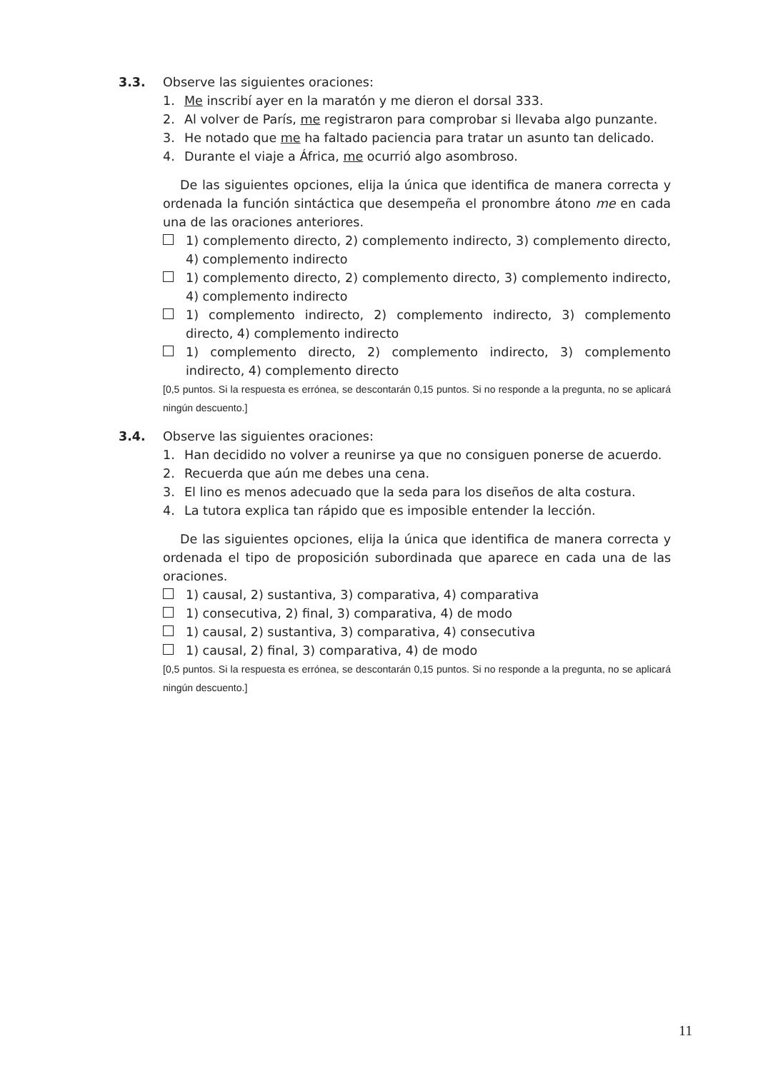3.3.
Observe las siguientes oraciones:
1. Me inscribí ayer en la maratón y me dieron el dorsal 333.
2. Al volver de París, me registraron para comprobar si llevaba algo punzante.
3. He notado que me ha faltado paciencia para tratar un asunto tan delicado.
4. Durante el viaje a África, me ocurrió algo asombroso.
De las siguientes opciones, elija la única que identifica de manera correcta y ordenada la función sintáctica que desempeña el pronombre átono me en cada una de las oraciones anteriores.
1) complemento directo, 2) complemento indirecto, 3) complemento directo, 4) complemento indirecto
1) complemento directo, 2) complemento directo, 3) complemento indirecto, 4) complemento indirecto
1) complemento indirecto, 2) complemento indirecto, 3) complemento directo, 4) complemento indirecto
1) complemento directo, 2) complemento indirecto, 3) complemento indirecto, 4) complemento directo
[0,5 puntos. Si la respuesta es errónea, se descontarán 0,15 puntos. Si no responde a la pregunta, no se aplicará ningún descuento.]
3.4.
Observe las siguientes oraciones:
1. Han decidido no volver a reunirse ya que no consiguen ponerse de acuerdo.
2. Recuerda que aún me debes una cena.
3. El lino es menos adecuado que la seda para los diseños de alta costura.
4. La tutora explica tan rápido que es imposible entender la lección.
De las siguientes opciones, elija la única que identifica de manera correcta y ordenada el tipo de proposición subordinada que aparece en cada una de las oraciones.
1) causal, 2) sustantiva, 3) comparativa, 4) comparativa
1) consecutiva, 2) final, 3) comparativa, 4) de modo
1) causal, 2) sustantiva, 3) comparativa, 4) consecutiva
1) causal, 2) final, 3) comparativa, 4) de modo
[0,5 puntos. Si la respuesta es errónea, se descontarán 0,15 puntos. Si no responde a la pregunta, no se aplicará ningún descuento.]
11